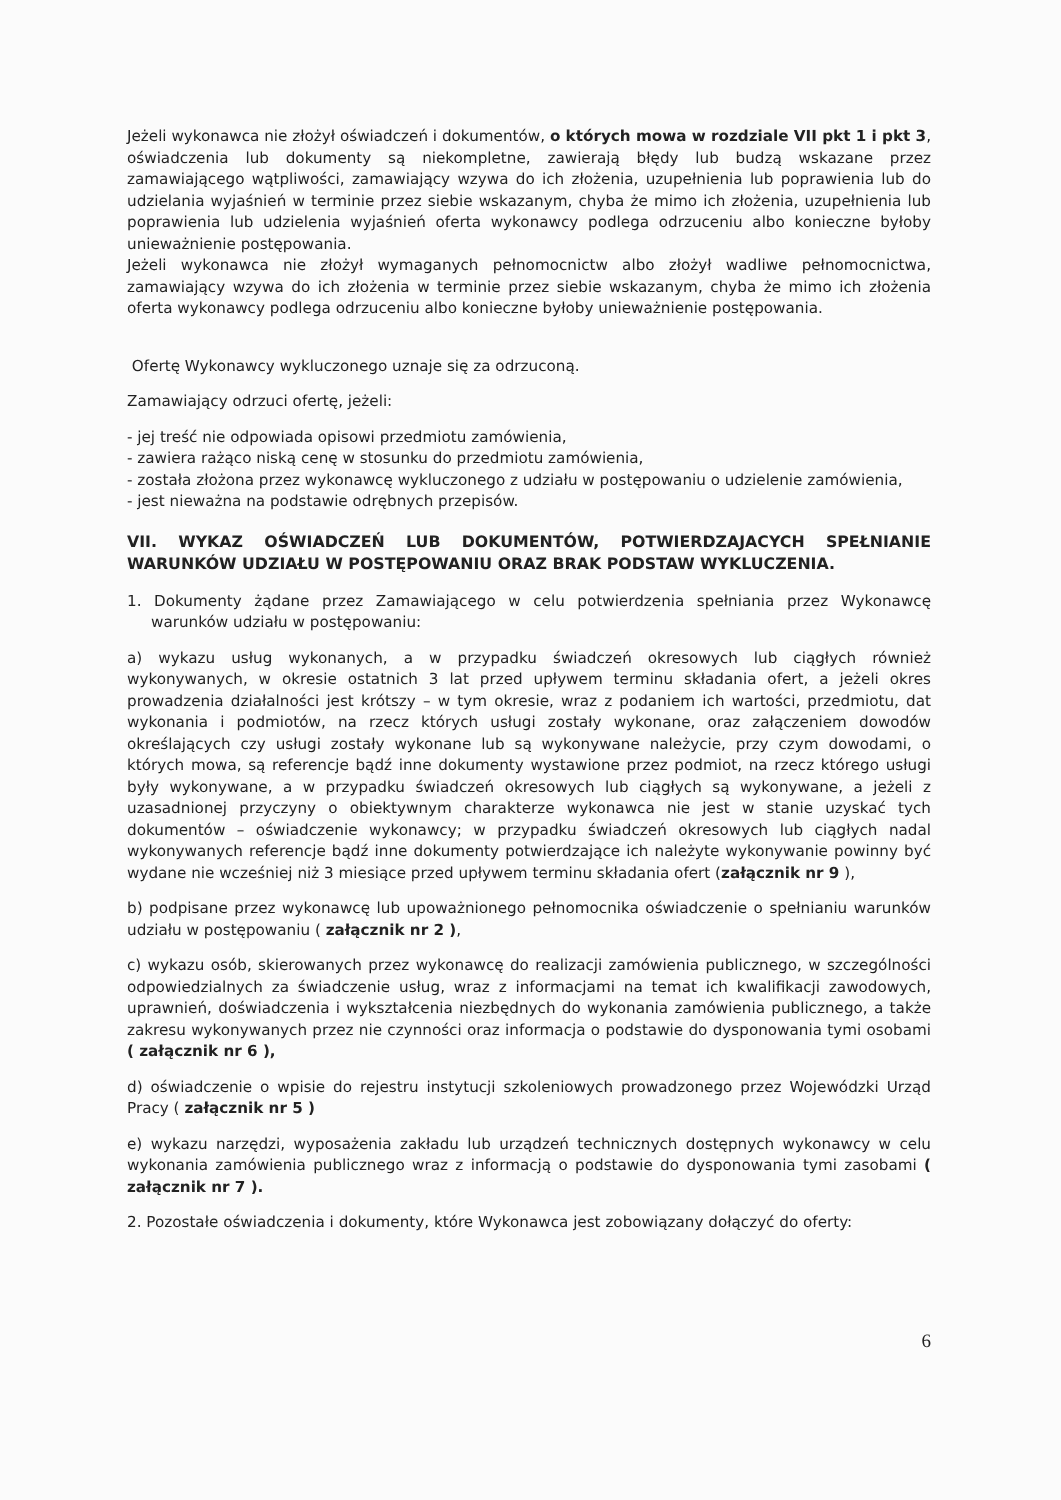Jeżeli wykonawca nie złożył oświadczeń i dokumentów, o których mowa w rozdziale VII pkt 1 i pkt 3, oświadczenia lub dokumenty są niekompletne, zawierają błędy lub budzą wskazane przez zamawiającego wątpliwości, zamawiający wzywa do ich złożenia, uzupełnienia lub poprawienia lub do udzielania wyjaśnień w terminie przez siebie wskazanym, chyba że mimo ich złożenia, uzupełnienia lub poprawienia lub udzielenia wyjaśnień oferta wykonawcy podlega odrzuceniu albo konieczne byłoby unieważnienie postępowania.
Jeżeli wykonawca nie złożył wymaganych pełnomocnictw albo złożył wadliwe pełnomocnictwa, zamawiający wzywa do ich złożenia w terminie przez siebie wskazanym, chyba że mimo ich złożenia oferta wykonawcy podlega odrzuceniu albo konieczne byłoby unieważnienie postępowania.
Ofertę Wykonawcy wykluczonego uznaje się za odrzuconą.
Zamawiający odrzuci ofertę, jeżeli:
- jej treść nie odpowiada opisowi przedmiotu zamówienia,
- zawiera rażąco niską cenę w stosunku do przedmiotu zamówienia,
- została złożona przez wykonawcę wykluczonego z udziału w postępowaniu o udzielenie zamówienia,
- jest nieważna na podstawie odrębnych przepisów.
VII. WYKAZ OŚWIADCZEŃ LUB DOKUMENTÓW, POTWIERDZAJACYCH SPEŁNIANIE WARUNKÓW UDZIAŁU W POSTĘPOWANIU ORAZ BRAK PODSTAW WYKLUCZENIA.
1. Dokumenty żądane przez Zamawiającego w celu potwierdzenia spełniania przez Wykonawcę warunków udziału w postępowaniu:
a) wykazu usług wykonanych, a w przypadku świadczeń okresowych lub ciągłych również wykonywanych, w okresie ostatnich 3 lat przed upływem terminu składania ofert, a jeżeli okres prowadzenia działalności jest krótszy – w tym okresie, wraz z podaniem ich wartości, przedmiotu, dat wykonania i podmiotów, na rzecz których usługi zostały wykonane, oraz załączeniem dowodów określających czy usługi zostały wykonane lub są wykonywane należycie, przy czym dowodami, o których mowa, są referencje bądź inne dokumenty wystawione przez podmiot, na rzecz którego usługi były wykonywane, a w przypadku świadczeń okresowych lub ciągłych są wykonywane, a jeżeli z uzasadnionej przyczyny o obiektywnym charakterze wykonawca nie jest w stanie uzyskać tych dokumentów – oświadczenie wykonawcy; w przypadku świadczeń okresowych lub ciągłych nadal wykonywanych referencje bądź inne dokumenty potwierdzające ich należyte wykonywanie powinny być wydane nie wcześniej niż 3 miesiące przed upływem terminu składania ofert (załącznik nr 9 ),
b) podpisane przez wykonawcę lub upoważnionego pełnomocnika oświadczenie o spełnianiu warunków udziału w postępowaniu ( załącznik nr 2 ),
c) wykazu osób, skierowanych przez wykonawcę do realizacji zamówienia publicznego, w szczególności odpowiedzialnych za świadczenie usług, wraz z informacjami na temat ich kwalifikacji zawodowych, uprawnień, doświadczenia i wykształcenia niezbędnych do wykonania zamówienia publicznego, a także zakresu wykonywanych przez nie czynności oraz informacja o podstawie do dysponowania tymi osobami ( załącznik nr 6 ),
d) oświadczenie o wpisie do rejestru instytucji szkoleniowych prowadzonego przez Wojewódzki Urząd Pracy ( załącznik nr 5 )
e) wykazu narzędzi, wyposażenia zakładu lub urządzeń technicznych dostępnych wykonawcy w celu wykonania zamówienia publicznego wraz z informacją o podstawie do dysponowania tymi zasobami ( załącznik nr 7 ).
2. Pozostałe oświadczenia i dokumenty, które Wykonawca jest zobowiązany dołączyć do oferty:
6